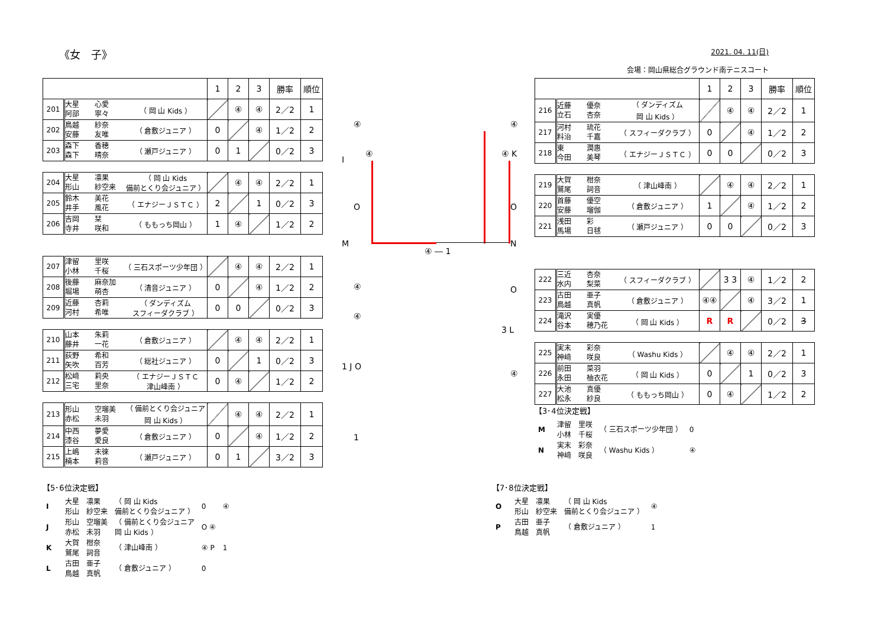《女　子》
2021. 04. 11(日)
会場：岡山県総合グラウンド南テニスコート
| | | | | 1 | 2 | 3 | 勝率 | 順位 |
| 201 | 大星 阿部 | 心愛 寧々 | （ 岡 山 Kids ） | | ④ | ④ | 2／2 | 1 |
| 202 | 鳥越 安藤 | 紗奈 友唯 | （ 倉敷ジュニア ） | 0 | | ④ | 1／2 | 2 |
| 203 | 森下 森下 | 香穂 晴奈 | （ 瀬戸ジュニア ） | 0 | 1 | | 0／2 | 3 |
| 204 | 大星 形山 | 凛果 紗空来 | （ 岡 山 Kids 備前とくり会ジュニア ） | | ④ | ④ | 2／2 | 1 |
| 205 | 鈴木 井手 | 美花 風花 | （ エナジーＪＳＴＣ ） | 2 | | 1 | 0／2 | 3 |
| 206 | 吉岡 寺井 | 栞 咲和 | （ ももっち岡山 ） | 1 | ④ | | 1／2 | 2 |
| 207 | 津留 小林 | 里咲 千桜 | （ 三石スポーツ少年団 ） | | ④ | ④ | 2／2 | 1 |
| 208 | 後藤 堀場 | 麻奈加 萌杏 | （ 清音ジュニア ） | 0 | | ④ | 1／2 | 2 |
| 209 | 近藤 河村 | 杏莉 希唯 | （ ダンディズム スフィーダクラブ ） | 0 | 0 | | 0／2 | 3 |
| 210 | 山本 藤井 | 朱莉 一花 | （ 倉敷ジュニア ） | | ④ | ④ | 2／2 | 1 |
| 211 | 荻野 矢吹 | 希和 百芳 | （ 総社ジュニア ） | 0 | | 1 | 0／2 | 3 |
| 212 | 松﨑 三宅 | 莉央 里奈 | （ エナジーＪＳＴＣ 津山峰南 ） | 0 | ④ | | 1／2 | 2 |
| 213 | 形山 赤松 | 空瑠美 未羽 | （ 備前とくり会ジュニア 岡 山 Kids ） | | ④ | ④ | 2／2 | 1 |
| 214 | 中西 漆谷 | 夢愛 愛良 | （ 倉敷ジュニア ） | 0 | | ④ | 1／2 | 2 |
| 215 | 上嶋 楠本 | 未徠 莉音 | （ 瀬戸ジュニア ） | 0 | 1 | | 3／2 | 3 |
④
I
④
O
M
④ ― 1
④
④ K
O
N
O
3 L
④
④
④
1 J O
1
| | | | | 1 | 2 | 3 | 勝率 | 順位 |
| 216 | 近藤 立石 | 優奈 杏奈 | （ ダンディズム 岡 山 Kids ） | | ④ | ④ | 2／2 | 1 |
| 217 | 河村 料治 | 琉花 千嘉 | （ スフィーダクラブ ） | 0 | | ④ | 1／2 | 2 |
| 218 | 東 今田 | 潤惠 美琴 | （ エナジーＪＳＴＣ ） | 0 | 0 | | 0／2 | 3 |
| 219 | 大賀 鷲尾 | 柑奈 詞音 | （ 津山峰南 ） | | ④ | ④ | 2／2 | 1 |
| 220 | 首藤 安藤 | 優空 瑠伽 | （ 倉敷ジュニア ） | 1 | | ④ | 1／2 | 2 |
| 221 | 浅田 馬場 | 彩 日毬 | （ 瀬戸ジュニア ） | 0 | 0 | | 0／2 | 3 |
| 222 | 三近 水内 | 杏奈 梨菜 | （ スフィーダクラブ ） | | 3 3 | ④ | 1／2 | 2 |
| 223 | 古田 鳥越 | 亜子 真帆 | （ 倉敷ジュニア ） | ④④ | | ④ | 3／2 | 1 |
| 224 | 滝沢 谷本 | 実優 穂乃花 | （ 岡 山 Kids ） | R | R | | 0／2 | 3 |
| 225 | 実末 神﨑 | 彩奈 咲良 | （ Washu Kids ） | | ④ | ④ | 2／2 | 1 |
| 226 | 前田 永田 | 菜羽 柚衣花 | （ 岡 山 Kids ） | 0 | | 1 | 0／2 | 3 |
| 227 | 大池 松永 | 真優 紗良 | （ ももっち岡山 ） | 0 | ④ | | 1／2 | 2 |
【3･4位決定戦】
| M | 津留 小林 | 里咲 千桜 | （ 三石スポーツ少年団 ） | 0 |
| N | 実末 神﨑 | 彩奈 咲良 | （ Washu Kids ） | ④ |
【5･6位決定戦】
| I | 大星 形山 | 凛果 紗空来 | （ 岡 山 Kids 備前とくり会ジュニア ） | 0 | ④ |
| J | 形山 赤松 | 空瑠美 未羽 | （ 備前とくり会ジュニア 岡 山 Kids ） | O ④ | |
| K | 大賀 鷲尾 | 柑奈 詞音 | （ 津山峰南 ） | ④ P | 1 |
| L | 古田 鳥越 | 亜子 真帆 | （ 倉敷ジュニア ） | 0 | |
【7･8位決定戦】
| O | 大星 形山 | 凛果 紗空来 | （ 岡 山 Kids 備前とくり会ジュニア ） | ④ |
| P | 古田 鳥越 | 亜子 真帆 | （ 倉敷ジュニア ） | 1 |